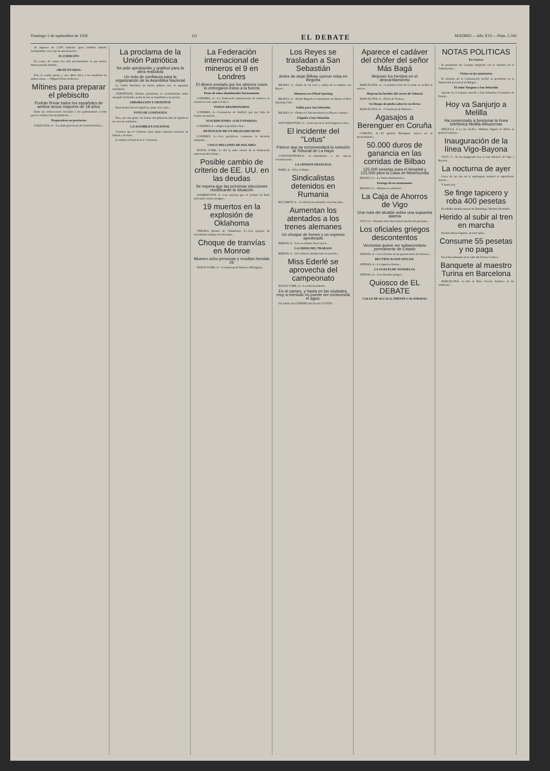Domingo 5 de septiembre de 1926 (3) EL DEBATE MADRID.—Año XVI.—Núm. 5.343
de ingresos de 2.300 millones (para también atender formalmente a su Caja de amortización...
EL EJERCITO
Es, acaso, de cuanto nos está encomendado, lo que menos hemos podido atender...
«MI FE EN DIOS»
Esto es cuanto puedo y creo deber decir a los españoles de ambos sexos...—Miguel Primo de Rivera.
Mítines para preparar el plebiscito
Podrán firmar todos los españoles de ambos sexos mayores de 18 años
Entre las instrucciones enviadas a los gobernadores civiles para la celebración del plebiscito...
Preparativos en provincias
ZARAGOZA, 4.—La Junta provincial de Unión Patriótica...
La proclama de la Unión Patriótica
Se pide aprobación y gratitud para la obra realizada
Un voto de confianza para la organización de la Asamblea Nacional
La Unión Patriótica ha hecho público hoy el siguiente manifiesto:
«ESPAÑOLES: Nuestro presidente, el excelentísimo señor marqués de Estella, acaba de dar un manifiesto a la nación...
APROBACION Y GRATITUD
Estas firmas han de significar, pues, dos cosas...
VOTO DE CONFIANZA
Pero, por otra parte, las firmas del plebiscito han de significar un voto de confianza...
LA ASAMBLEA NACIONAL
Creemos que el Gobierno tiene dadas sobradas muestras de lealtad y rectitud...
(Continúa al final de la 2.ª columna)
La Federación internacional de mineros el 9 en Londres
El dinero enviado por los obreros rusos lo entregaron éstos a la fuerza
Pozos de mina abandonados forzosamente
LONDRES, 4.—La Federación internacional de mineros se reunirá en esta capital el día 9...
POZOS ABANDONADOS
LONDRES, 4.—Comunican de Stafford que por falta de fondos necesarios...
SUSCRIPCIONES «VOLUNTARIAS»
LONDRES, 4.—Según el periódico Star...
DETENCION DE UN DELEGADO RUSO
LONDRES, 4.—Los periódicos comentan la decisión adoptada...
CINCO MILLONES DE DOLARES
NUEVA YORK, 4.—En la sede central de la Federación americana del trabajo...
Posible cambio de criterio de EE. UU. en las deudas
Se espera que las próximas elecciones modificarán la situación
WASHINGTON, 4.—Las noticias que se reciben de París indicando ciertos arreglos...
19 muertos en la explosión de Oklahoma
TAHOKA (Estado de Oklahoma), 4.—Los equipos de salvamento trabajan sin descanso...
Choque de tranvías en Monroe
Mueren ocho personas y resultan heridas 26
NUEVA YORK, 4.—Comunican de Monroe (Michigan)...
Los Reyes se trasladan a San Sebastián
Antes de dejar Bilbao oyeron misa en Begoña
BILBAO, 4.—Antes de las once y media de la mañana, los Reyes...
Almuerzo en el Real Sporting
BILBAO, 4.—Desde Begoña se trasladaron los Reyes al Real Sporting Club...
Salida para San Sebastián
BILBAO, 4.—Desde el Club marcharon los Reyes a Arenas...
Llegada a San Sebastián
SAN SEBASTIAN, 4.—A las seis de la tarde llegaron a ésta...
El incidente del "Lotus"
Parece que se encomendará la solución al Tribunal de La Haya
CONSTANTINOPLA, 4.—Atendiendo a las nuevas reclamaciones...
LA OPINION FRANCESA
PARIS, 4.—Dice el Matin...
Sindicalistas detenidos en Rumania
BUCAREST, 4.—La Policía ha detenido a los tres jefes...
Aumentan los atentados a los trenes alemanes
Un choque de trenes y un expreso apedreado
BERLIN, 4.—Los accidentes ferroviarios...
LA CRISIS DEL TRABAJO
BERLIN, 4.—El Gobierno alemán está reconocido...
Miss Ederlé se aprovecha del campeonato
NUEVA YORK, 4.—La señorita Ederlé...
En el campo, y hasta en las ciudades, muy a menudo no puede ser consumida el agua.
Un sobrito de LITHINES del Doctor GUSTIN...
Aparece el cadáver del chófer del señor Más Bagá
Mejoran los heridos en el descarrilamiento
BARCELONA, 4.—A primera hora de la tarde se recibió la noticia...
Mejoran los heridos del correo de Valencia
BARCELONA, 4.—Dicen de Tortosa...
Un bloque de piedra sobre la vía férrea
BARCELONA, 4.—Comunican de Manresa...
Agasajos a Berenguer en Coruña
CORUÑA, 4.—El general Berenguer estuvo en el Ayuntamiento...
50.000 duros de ganancia en las corridas de Bilbao
125.000 pesetas para el Hospital y 125.000 para la Casa de Misericordia
BILBAO, 4.—La Junta administrativa...
Entrega de un monumento
BILBAO, 4.—Mañana se celebrará...
La Caja de Ahorros de Vigo
Una nota del alcalde sobre una supuesta alarma
VIGO, 4.—Durante estos días fueron muchas las personas...
Los oficiales griegos descontentos
Venizelos quiere ser subsecretario permanente de Estado
ATENAS, 4.—Los oficiales de las guarniciones de Salónica...
RECTIFICACION OFICIAL
ATENAS, 4.—La Agencia Atenas...
LA VUELTA DE VENIZELOS
ATENAS, 4.—Los liberales griegos...
Quiosco de EL DEBATE
CALLE DE ALCALA, FRENTE CALATRAVAS
NOTAS POLITICAS
En Guerra
El presidente del Consejo despachó con el ministro de la Gobernación...
Visitas en los ministerios
El ministro de la Gobernación recibió al presidente de la Diputación provincial de Burgos...
El señor Yanguas a San Sebastián
Anoche en el expreso marchó a San Sebastián el ministro de Estado...
Hoy va Sanjurjo a Melilla
Ha comenzado a funcionar la línea telefónica Melilla-Alhucemas
MELILLA, 4 (a las 23,45).—Mañana llegará en Hidro el general Sanjurjo...
Inauguración de la línea Vigo-Bayona
VIGO, 3.—Se ha inaugurado hoy el tren eléctrico de Vigo a Bayona...
La nocturna de ayer
Cerca de las dos de la madrugada terminó el espectáculo taurino...
Y hasta otra.
Se finge tapicero y roba 400 pesetas
El súbdito alemán natural de Hamburgo, Herbert Dorendof...
Herido al subir al tren en marcha
Fermín Altaza Figuero, de trece años...
Consume 55 pesetas y no paga
En el bar instalado en la calle del Doctor Cortezo...
Banquete al maestro Turina en Barcelona
BARCELONA, 4.—En el Real Círculo Artístico se ha celebrado...